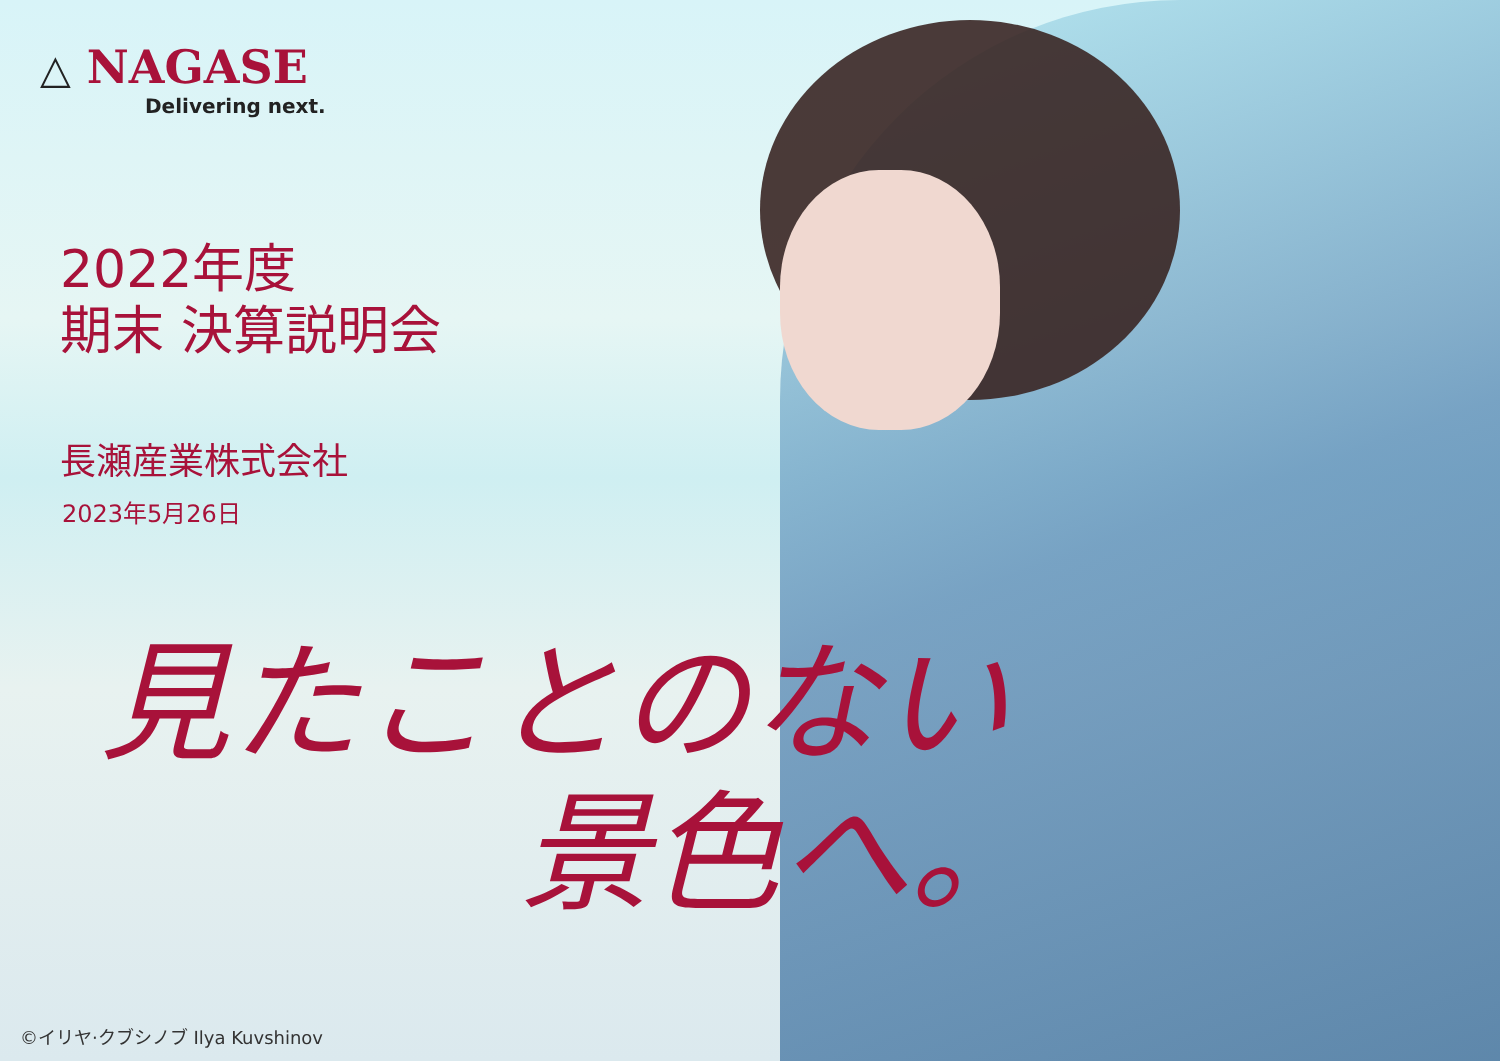△ NAGASE
Delivering next.
2022年度
期末 決算説明会
長瀬産業株式会社
2023年5月26日
見たことのない
景色へ。
©イリヤ·クブシノブ Ilya Kuvshinov